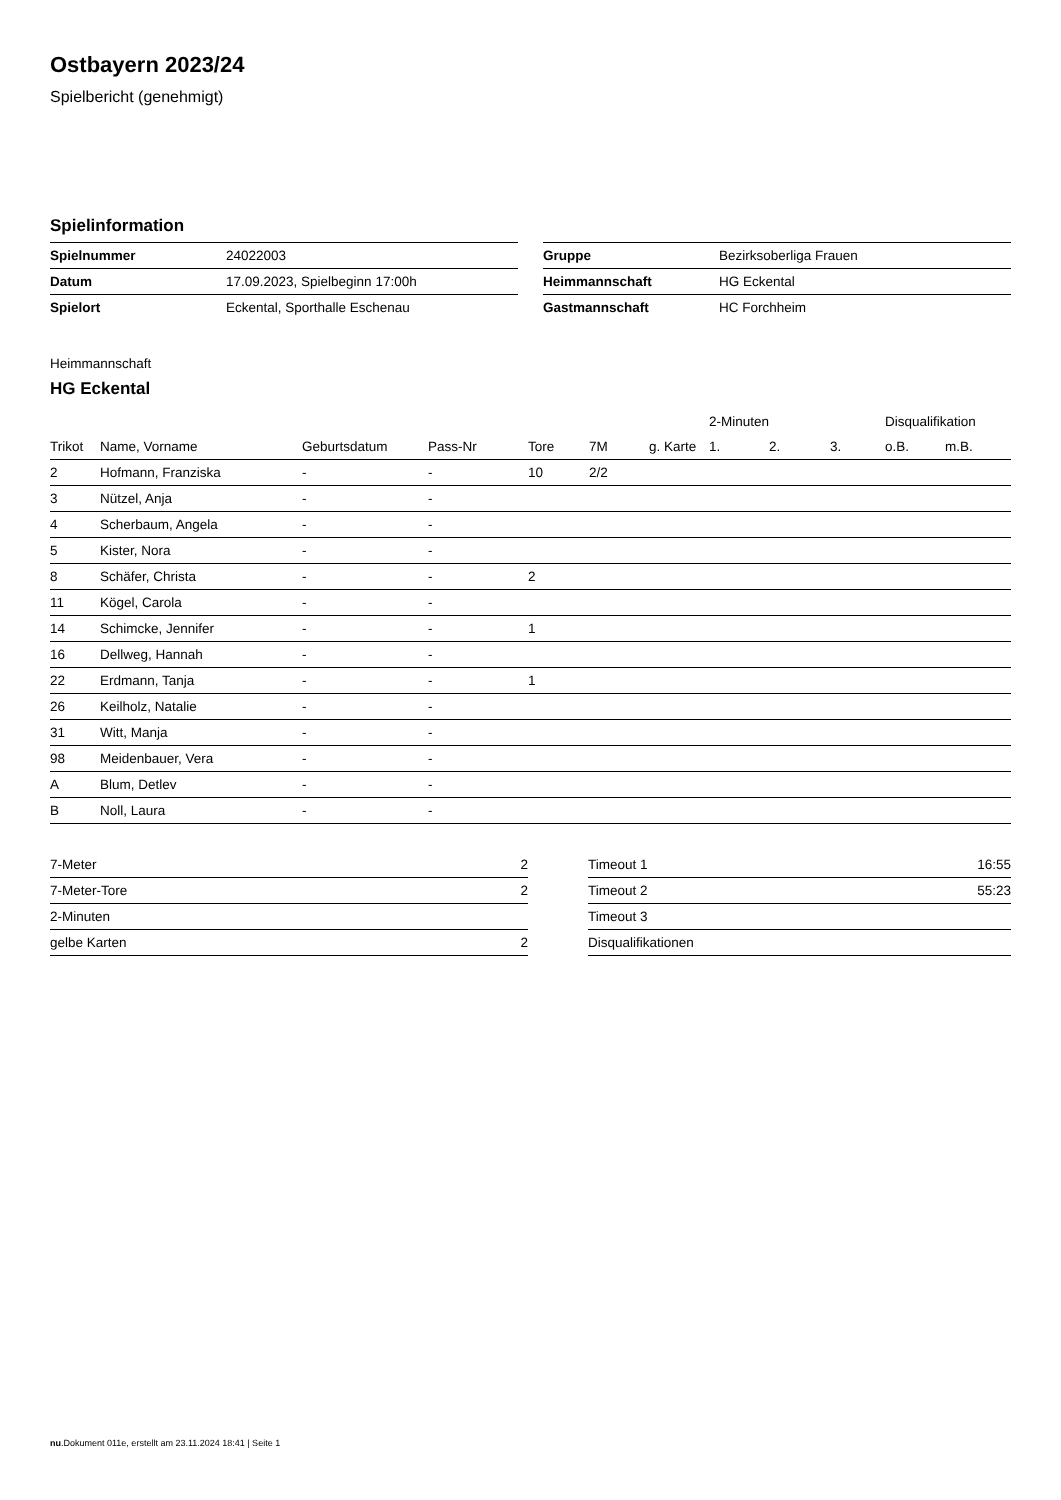Ostbayern 2023/24
Spielbericht (genehmigt)
Spielinformation
| Spielnummer | 24022003 |
| Datum | 17.09.2023, Spielbeginn 17:00h |
| Spielort | Eckental, Sporthalle Eschenau |
| Gruppe | Bezirksoberliga Frauen |
| Heimmannschaft | HG Eckental |
| Gastmannschaft | HC Forchheim |
Heimmannschaft
HG Eckental
| | | | | | | | 2-Minuten | | | Disqualifikation | |
| --- | --- | --- | --- | --- | --- | --- | --- | --- | --- | --- | --- |
| Trikot | Name, Vorname | Geburtsdatum | Pass-Nr | Tore | 7M | g. Karte | 1. | 2. | 3. | o.B. | m.B. |
| 2 | Hofmann, Franziska | - | - | 10 | 2/2 | | | | | | |
| 3 | Nützel, Anja | - | - | | | | | | | | |
| 4 | Scherbaum, Angela | - | - | | | | | | | | |
| 5 | Kister, Nora | - | - | | | | | | | | |
| 8 | Schäfer, Christa | - | - | 2 | | | | | | | |
| 11 | Kögel, Carola | - | - | | | | | | | | |
| 14 | Schimcke, Jennifer | - | - | 1 | | | | | | | |
| 16 | Dellweg, Hannah | - | - | | | | | | | | |
| 22 | Erdmann, Tanja | - | - | 1 | | | | | | | |
| 26 | Keilholz, Natalie | - | - | | | | | | | | |
| 31 | Witt, Manja | - | - | | | | | | | | |
| 98 | Meidenbauer, Vera | - | - | | | | | | | | |
| A | Blum, Detlev | - | - | | | | | | | | |
| B | Noll, Laura | - | - | | | | | | | | |
| 7-Meter | 2 |
| 7-Meter-Tore | 2 |
| 2-Minuten | |
| gelbe Karten | 2 |
| Timeout 1 | 16:55 |
| Timeout 2 | 55:23 |
| Timeout 3 | |
| Disqualifikationen | |
nu.Dokument 011e, erstellt am 23.11.2024 18:41 | Seite 1